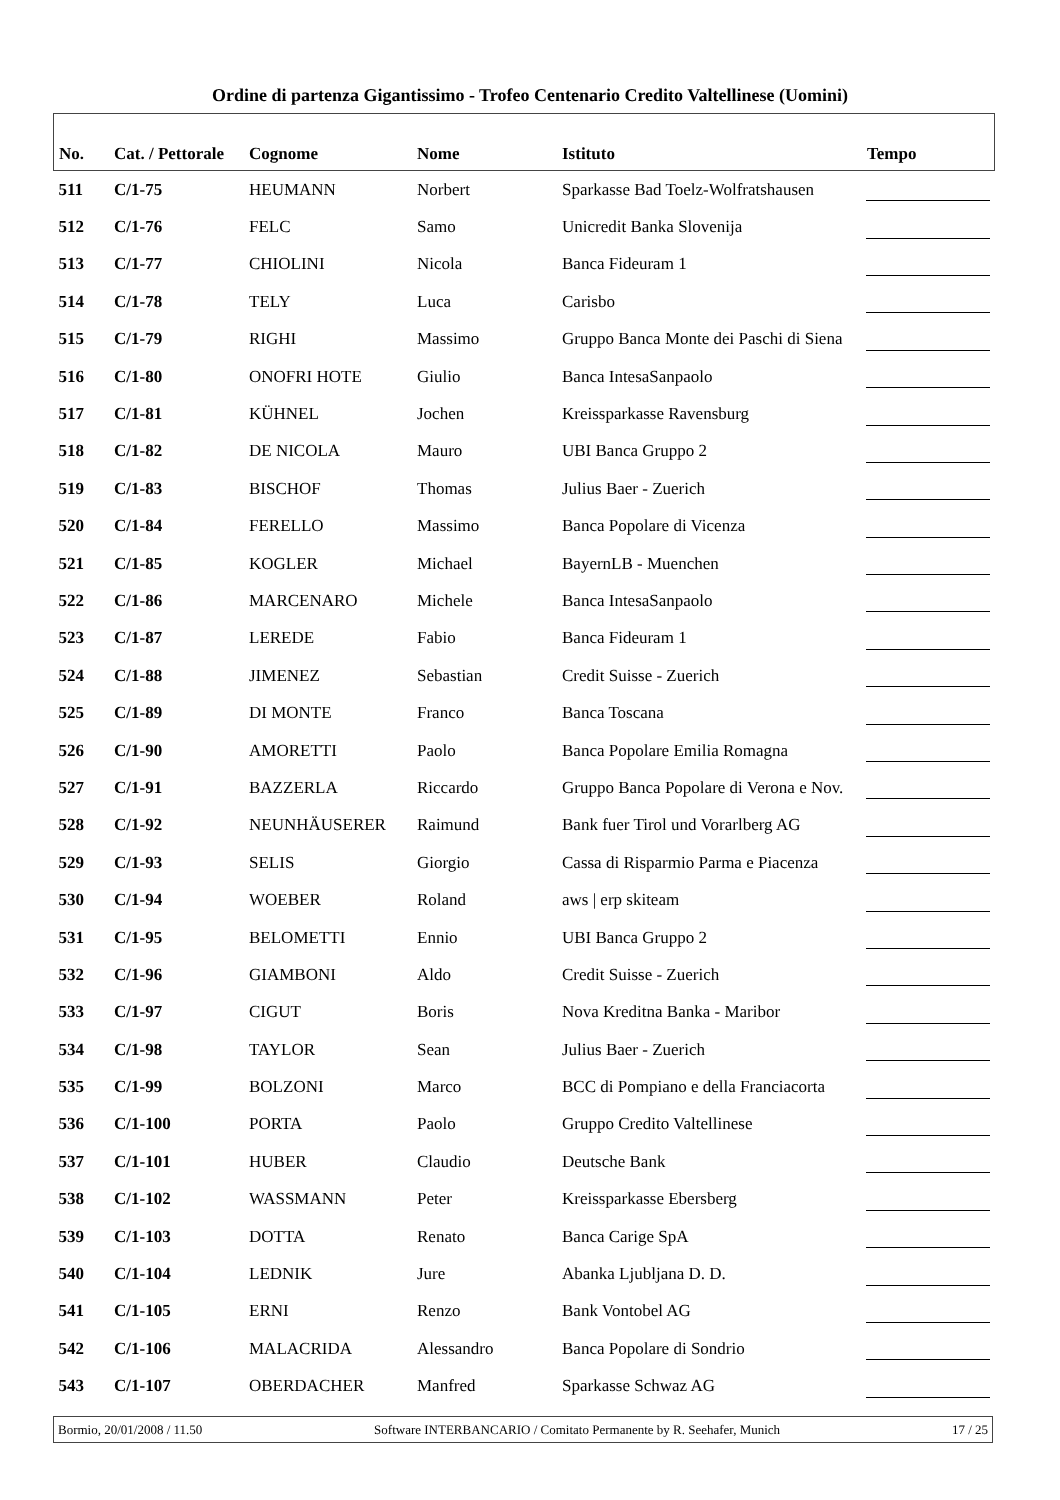Ordine di partenza Gigantissimo - Trofeo Centenario Credito Valtellinese (Uomini)
| No. | Cat. / Pettorale | Cognome | Nome | Istituto | Tempo |
| --- | --- | --- | --- | --- | --- |
| 511 | C/1-75 | HEUMANN | Norbert | Sparkasse Bad Toelz-Wolfratshausen | |
| 512 | C/1-76 | FELC | Samo | Unicredit Banka Slovenija | |
| 513 | C/1-77 | CHIOLINI | Nicola | Banca Fideuram 1 | |
| 514 | C/1-78 | TELY | Luca | Carisbo | |
| 515 | C/1-79 | RIGHI | Massimo | Gruppo Banca Monte dei Paschi di Siena | |
| 516 | C/1-80 | ONOFRI HOTE | Giulio | Banca IntesaSanpaolo | |
| 517 | C/1-81 | KÜHNEL | Jochen | Kreissparkasse Ravensburg | |
| 518 | C/1-82 | DE NICOLA | Mauro | UBI Banca Gruppo 2 | |
| 519 | C/1-83 | BISCHOF | Thomas | Julius Baer - Zuerich | |
| 520 | C/1-84 | FERELLO | Massimo | Banca Popolare di Vicenza | |
| 521 | C/1-85 | KOGLER | Michael | BayernLB - Muenchen | |
| 522 | C/1-86 | MARCENARO | Michele | Banca IntesaSanpaolo | |
| 523 | C/1-87 | LEREDE | Fabio | Banca Fideuram 1 | |
| 524 | C/1-88 | JIMENEZ | Sebastian | Credit Suisse - Zuerich | |
| 525 | C/1-89 | DI MONTE | Franco | Banca Toscana | |
| 526 | C/1-90 | AMORETTI | Paolo | Banca Popolare Emilia Romagna | |
| 527 | C/1-91 | BAZZERLA | Riccardo | Gruppo Banca Popolare di Verona e Nov. | |
| 528 | C/1-92 | NEUNHÄUSERER | Raimund | Bank fuer Tirol und Vorarlberg AG | |
| 529 | C/1-93 | SELIS | Giorgio | Cassa di Risparmio Parma e Piacenza | |
| 530 | C/1-94 | WOEBER | Roland | aws / erp skiteam | |
| 531 | C/1-95 | BELOMETTI | Ennio | UBI Banca Gruppo 2 | |
| 532 | C/1-96 | GIAMBONI | Aldo | Credit Suisse - Zuerich | |
| 533 | C/1-97 | CIGUT | Boris | Nova Kreditna Banka - Maribor | |
| 534 | C/1-98 | TAYLOR | Sean | Julius Baer - Zuerich | |
| 535 | C/1-99 | BOLZONI | Marco | BCC di Pompiano e della Franciacorta | |
| 536 | C/1-100 | PORTA | Paolo | Gruppo Credito Valtellinese | |
| 537 | C/1-101 | HUBER | Claudio | Deutsche Bank | |
| 538 | C/1-102 | WASSMANN | Peter | Kreissparkasse Ebersberg | |
| 539 | C/1-103 | DOTTA | Renato | Banca Carige SpA | |
| 540 | C/1-104 | LEDNIK | Jure | Abanka Ljubljana D. D. | |
| 541 | C/1-105 | ERNI | Renzo | Bank Vontobel AG | |
| 542 | C/1-106 | MALACRIDA | Alessandro | Banca Popolare di Sondrio | |
| 543 | C/1-107 | OBERDACHER | Manfred | Sparkasse Schwaz AG | |
Bormio, 20/01/2008 / 11.50 Software INTERBANCARIO / Comitato Permanente by R. Seehafer, Munich 17 / 25